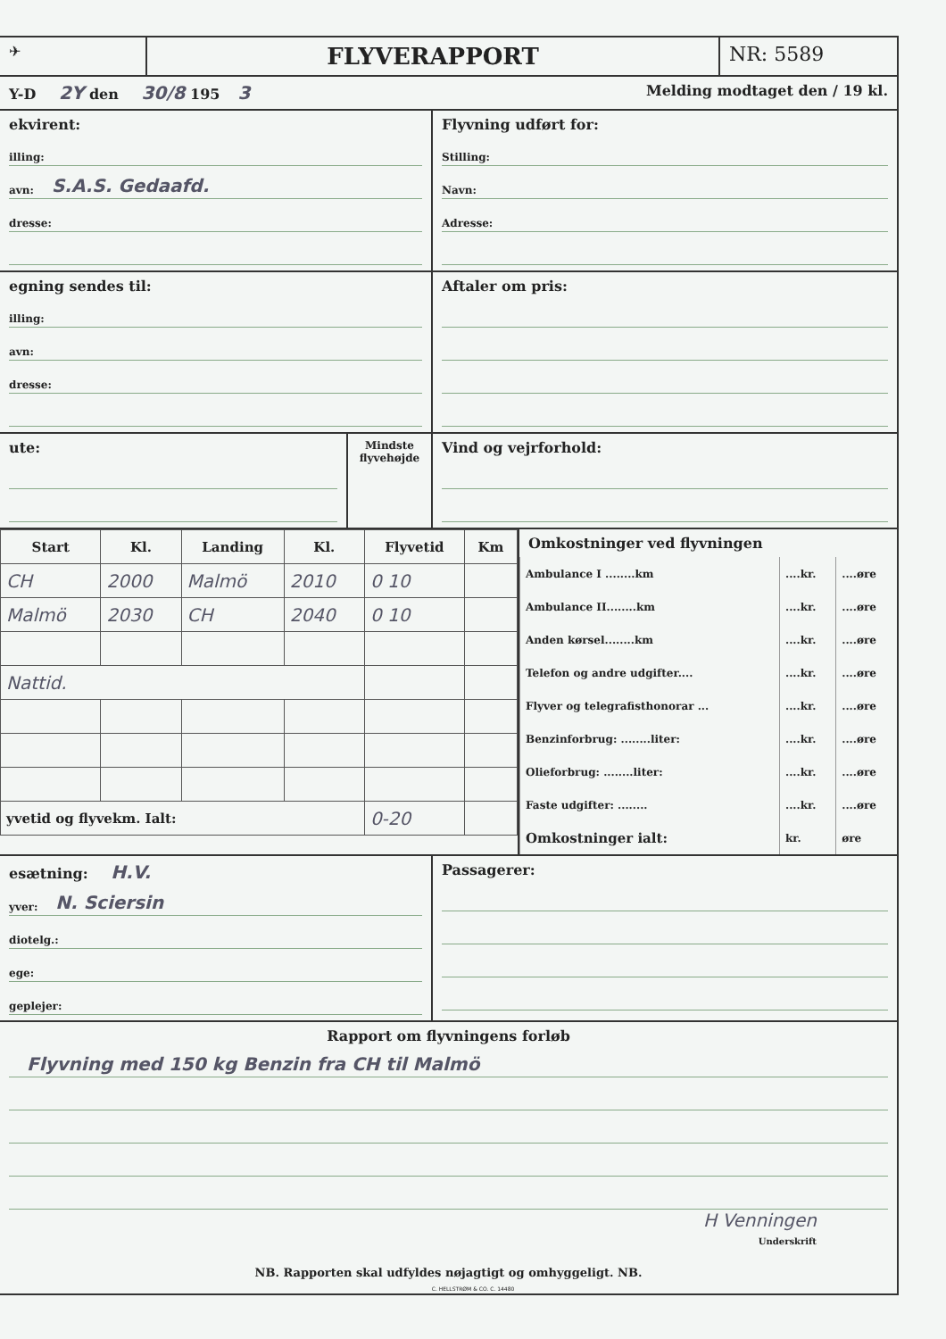✈
FLYVERAPPORT
NR: 5589
Y-D 2Y den 30/8 195 3
Melding modtaget den / 19 kl.
ekvirent:
illing:
avn: S.A.S. Gedaafd.
dresse:
Flyvning udført for:
Stilling:
Navn:
Adresse:
egning sendes til:
illing:
avn:
dresse:
Aftaler om pris:
ute:
Mindste flyvehøjde
Vind og vejrforhold:
| Start | Kl. | Landing | Kl. | Flyvetid | Km |
| --- | --- | --- | --- | --- | --- |
| CH | 2000 | Malmö | 2010 | 0 10 | |
| Malmö | 2030 | CH | 2040 | 0 10 | |
| Nattid. | | | | | |
| yvetid og flyvekm. Ialt: | | | | 0-20 | |
Omkostninger ved flyvningen
| Ambulance I ........km | ....kr. | ....øre |
| Ambulance II........km | ....kr. | ....øre |
| Anden kørsel........km | ....kr. | ....øre |
| Telefon og andre udgifter.... | ....kr. | ....øre |
| Flyver og telegrafisthonorar ... | ....kr. | ....øre |
| Benzinforbrug: ........liter: | ....kr. | ....øre |
| Olieforbrug: ........liter: | ....kr. | ....øre |
| Faste udgifter: ........ | ....kr. | ....øre |
| Omkostninger ialt: | kr. | øre |
esætning: H.V.
yver: N. Sciersin
diotelg.:
ege:
geplejer:
Passagerer:
Rapport om flyvningens forløb
Flyvning med 150 kg Benzin fra CH til Malmö
H Venningen
Underskrift
NB. Rapporten skal udfyldes nøjagtigt og omhyggeligt. NB.
C. HELLSTRØM & CO. C. 14480